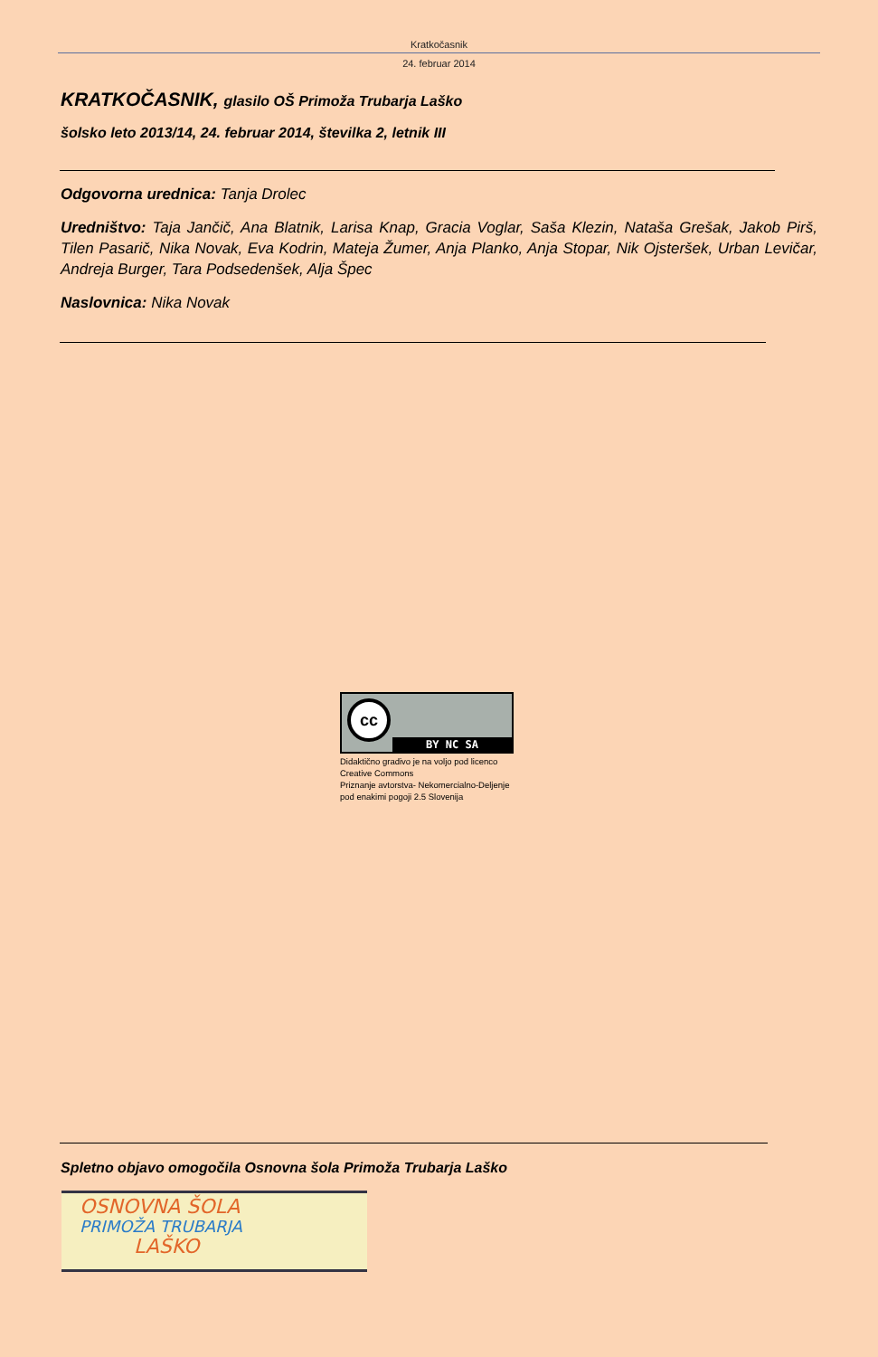Kratkočasnik
24. februar 2014
KRATKOČASNIK, glasilo OŠ Primoža Trubarja Laško
šolsko leto 2013/14, 24. februar 2014, številka 2, letnik III
Odgovorna urednica: Tanja Drolec
Uredništvo: Taja Jančič, Ana Blatnik, Larisa Knap, Gracia Voglar, Saša Klezin, Nataša Grešak, Jakob Pirš, Tilen Pasarič, Nika Novak, Eva Kodrin, Mateja Žumer, Anja Planko, Anja Stopar, Nik Ojsteršek, Urban Levičar, Andreja Burger, Tara Podsedenšek, Alja Špec
Naslovnica: Nika Novak
cc
BY NC SA
Didaktično gradivo je na voljo pod licenco
Creative Commons
Priznanje avtorstva- Nekomercialno-Deljenje
pod enakimi pogoji 2.5 Slovenija
Spletno objavo omogočila Osnovna šola Primoža Trubarja Laško
OSNOVNA ŠOLA
PRIMOŽA TRUBARJA
LAŠKO